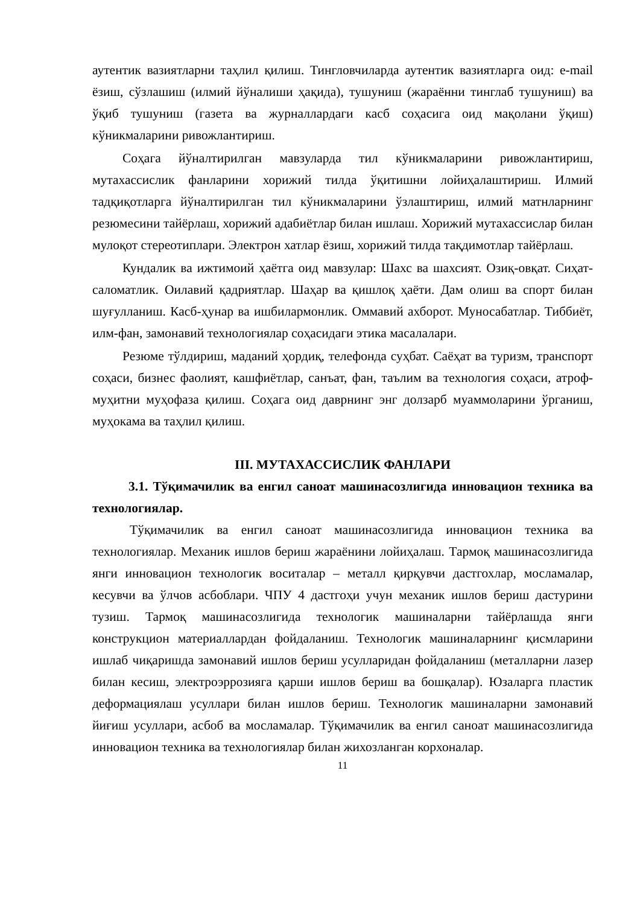аутентик вазиятларни таҳлил қилиш. Тингловчиларда аутентик вазиятларга оид: e-mail ёзиш, сўзлашиш (илмий йўналиши ҳақида), тушуниш (жараённи тинглаб тушуниш) ва ўқиб тушуниш (газета ва журналлардаги касб соҳасига оид мақолани ўқиш) кўникмаларини ривожлантириш.
Соҳага йўналтирилган мавзуларда тил кўникмаларини ривожлантириш, мутахассислик фанларини хорижий тилда ўқитишни лойиҳалаштириш. Илмий тадқиқотларга йўналтирилган тил кўникмаларини ўзлаштириш, илмий матнларнинг резюмесини тайёрлаш, хорижий адабиётлар билан ишлаш. Хорижий мутахассислар билан мулоқот стереотиплари. Электрон хатлар ёзиш, хорижий тилда тақдимотлар тайёрлаш.
Кундалик ва ижтимоий ҳаётга оид мавзулар: Шахс ва шахсият. Озиқ-овқат. Сиҳат-саломатлик. Оилавий қадриятлар. Шаҳар ва қишлоқ ҳаёти. Дам олиш ва спорт билан шуғулланиш. Касб-ҳунар ва ишбилармонлик. Оммавий ахборот. Муносабатлар. Тиббиёт, илм-фан, замонавий технологиялар соҳасидаги этика масалалари.
Резюме тўлдириш, маданий ҳордиқ, телефонда суҳбат. Саёҳат ва туризм, транспорт соҳаси, бизнес фаолият, кашфиётлар, санъат, фан, таълим ва технология соҳаси, атроф-муҳитни муҳофаза қилиш. Соҳага оид даврнинг энг долзарб муаммоларини ўрганиш, муҳокама ва таҳлил қилиш.
III. МУТАХАССИСЛИК ФАНЛАРИ
3.1. Тўқимачилик ва енгил саноат машинасозлигида инновацион техника ва технологиялар.
Тўқимачилик ва енгил саноат машинасозлигида инновацион техника ва технологиялар. Механик ишлов бериш жараёнини лойиҳалаш. Тармоқ машинасозлигида янги инновацион технологик воситалар – металл қирқувчи дастгохлар, мосламалар, кесувчи ва ўлчов асбоблари. ЧПУ 4 дастгоҳи учун механик ишлов бериш дастурини тузиш. Тармоқ машинасозлигида технологик машиналарни тайёрлашда янги конструкцион материаллардан фойдаланиш. Технологик машиналарнинг қисмларини ишлаб чиқаришда замонавий ишлов бериш усулларидан фойдаланиш (металларни лазер билан кесиш, электроэррозияга қарши ишлов бериш ва бошқалар). Юзаларга пластик деформациялаш усуллари билан ишлов бериш. Технологик машиналарни замонавий йиғиш усуллари, асбоб ва мосламалар. Тўқимачилик ва енгил саноат машинасозлигида инновацион техника ва технологиялар билан жихозланган корхоналар.
11